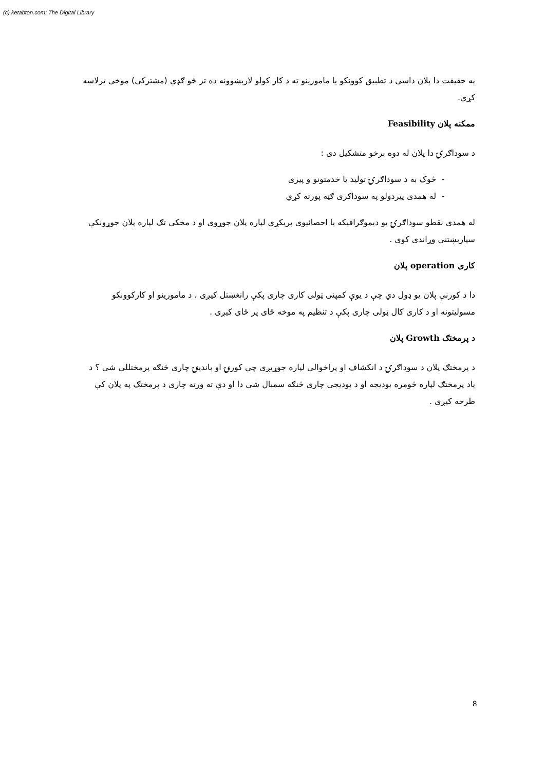(c) ketabton.com: The Digital Library
په حقیقت دا پلان داسی د تطبیق کوونکو یا مامورینو ته د کار کولو لاربښوونه ده تر څو ګډې (مشترکی) موخی ترلاسه کړي.
ممکنه پلان Feasibility
د سوداګرۍ دا پلان له دوه برخو متشکیل دی :
- ‏ څوک به د سوداګرۍ تولید یا خدمتونو و پیری
- ‏ له همدی پیردولو په سوداګری ګټه پورته کړي
له همدی نقطو سوداګرۍ یو دیموګرافیکه یا احصائیوی پریکړي لپاره پلان جوړوی او د مخکی تګ لپاره پلان جوړونکې سپاربښتنی وړاندی کوی .
کاری operation پلان
دا د کورنې پلان یو ډول دي چې د یوې کمپنی ټولی کاری چاری پکې رانغښتل کیږی ، د مامورینو او کارکوونکو مسولیتونه او د کاری کال ټولی چاری پکې د تنظیم په موخه ځای پر ځای کیږی .
د پرمختګ Growth پلان
د پرمختګ پلان د سوداګرۍ د انکشاف او پراخوالی لپاره جوړیږی چې کورنۍ او باندینۍ چاری څنګه پرمختللی شی ؟ د یاد پرمختګ لپاره څومره بودیجه او د بودیجی چاری څنګه سمبال شی دا او دې ته ورته چاری د پرمختګ په پلان کې طرحه کیږی .
8